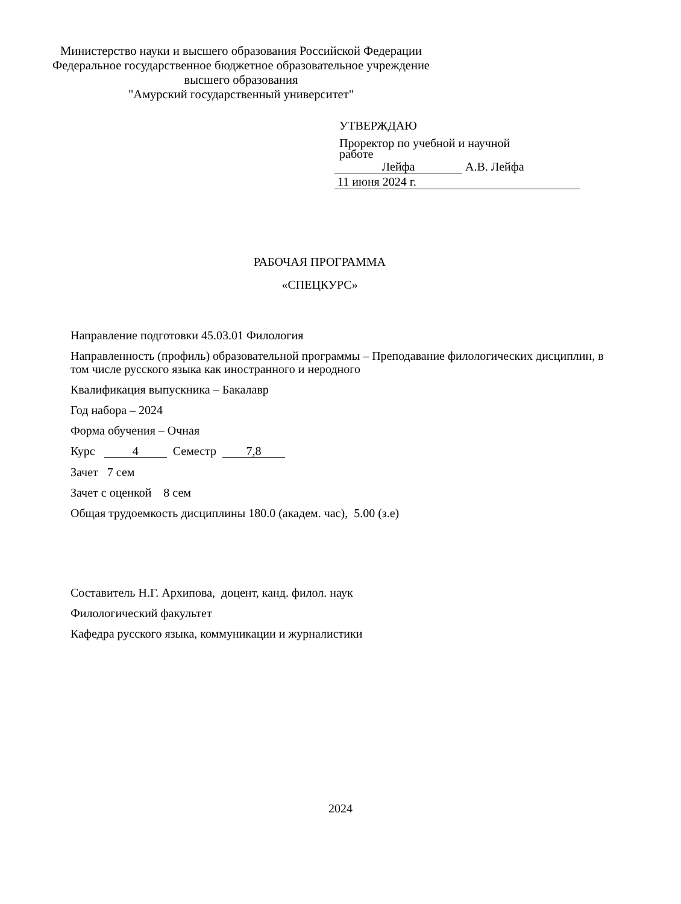Министерство науки и высшего образования Российской Федерации
Федеральное государственное бюджетное образовательное учреждение
высшего образования
"Амурский государственный университет"
УТВЕРЖДАЮ
Проректор по учебной и научной
работе
Лейфа А.В. Лейфа
11 июня 2024 г.
РАБОЧАЯ ПРОГРАММА
«СПЕЦКУРС»
Направление подготовки 45.03.01 Филология
Направленность (профиль) образовательной программы – Преподавание филологических дисциплин, в том числе русского языка как иностранного и неродного
Квалификация выпускника – Бакалавр
Год набора – 2024
Форма обучения – Очная
Курс 4 Семестр 7,8
Зачет 7 сем
Зачет с оценкой 8 сем
Общая трудоемкость дисциплины 180.0 (академ. час), 5.00 (з.е)
Составитель Н.Г. Архипова, доцент, канд. филол. наук
Филологический факультет
Кафедра русского языка, коммуникации и журналистики
2024